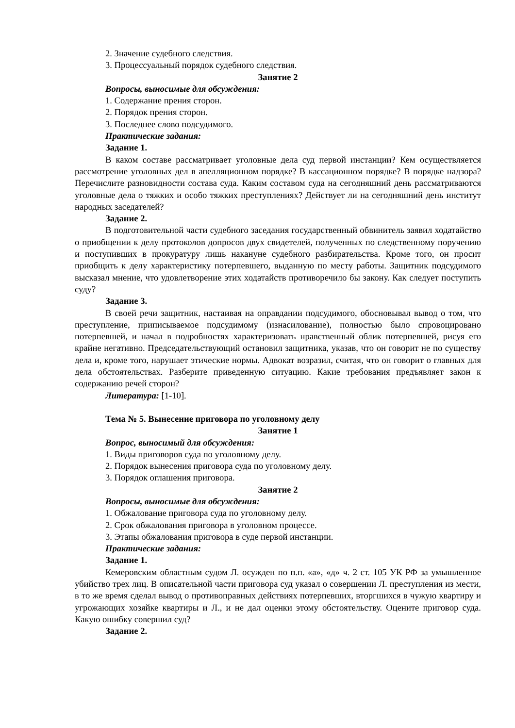2. Значение судебного следствия.
3. Процессуальный порядок судебного следствия.
Занятие 2
Вопросы, выносимые для обсуждения:
1. Содержание прения сторон.
2. Порядок прения сторон.
3. Последнее слово подсудимого.
Практические задания:
Задание 1.
В каком составе рассматривает уголовные дела суд первой инстанции? Кем осуществляется рассмотрение уголовных дел в апелляционном порядке? В кассационном порядке? В порядке надзора? Перечислите разновидности состава суда. Каким составом суда на сегодняшний день рассматриваются уголовные дела о тяжких и особо тяжких преступлениях? Действует ли на сегодняшний день институт народных заседателей?
Задание 2.
В подготовительной части судебного заседания государственный обвинитель заявил ходатайство о приобщении к делу протоколов допросов двух свидетелей, полученных по следственному поручению и поступивших в прокуратуру лишь накануне судебного разбирательства. Кроме того, он просит приобщить к делу характеристику потерпевшего, выданную по месту работы. Защитник подсудимого высказал мнение, что удовлетворение этих ходатайств противоречило бы закону. Как следует поступить суду?
Задание 3.
В своей речи защитник, настаивая на оправдании подсудимого, обосновывал вывод о том, что преступление, приписываемое подсудимому (изнасилование), полностью было спровоцировано потерпевшей, и начал в подробностях характеризовать нравственный облик потерпевшей, рисуя его крайне негативно. Председательствующий остановил защитника, указав, что он говорит не по существу дела и, кроме того, нарушает этические нормы. Адвокат возразил, считая, что он говорит о главных для дела обстоятельствах. Разберите приведенную ситуацию. Какие требования предъявляет закон к содержанию речей сторон?
Литература: [1-10].
Тема № 5. Вынесение приговора по уголовному делу
Занятие 1
Вопрос, выносимый для обсуждения:
1. Виды приговоров суда по уголовному делу.
2. Порядок вынесения приговора суда по уголовному делу.
3. Порядок оглашения приговора.
Занятие 2
Вопросы, выносимые для обсуждения:
1. Обжалование приговора суда по уголовному делу.
2. Срок обжалования приговора в уголовном процессе.
3. Этапы обжалования приговора в суде первой инстанции.
Практические задания:
Задание 1.
Кемеровским областным судом Л. осужден по п.п. «а», «д» ч. 2 ст. 105 УК РФ за умышленное убийство трех лиц. В описательной части приговора суд указал о совершении Л. преступления из мести, в то же время сделал вывод о противоправных действиях потерпевших, вторгшихся в чужую квартиру и угрожающих хозяйке квартиры и Л., и не дал оценки этому обстоятельству. Оцените приговор суда. Какую ошибку совершил суд?
Задание 2.